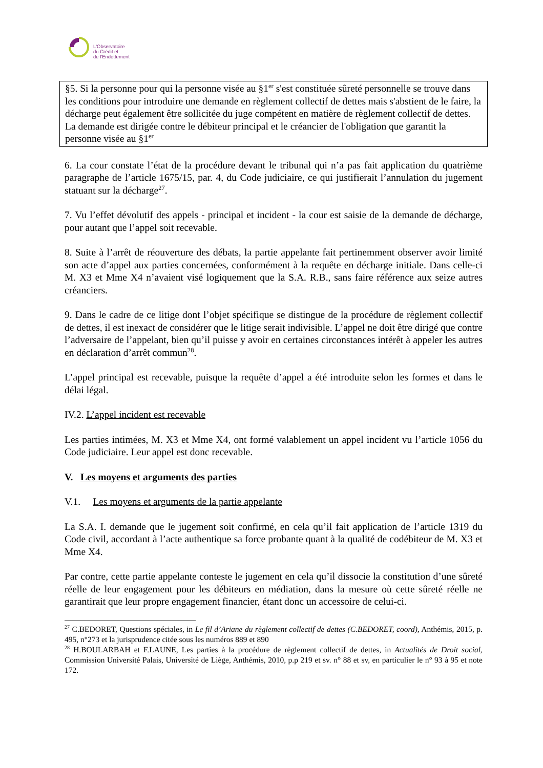L'Observatoire
du Crédit et
de l'Endettement
§5. Si la personne pour qui la personne visée au §1<sup>er</sup> s'est constituée sûreté personnelle se trouve dans les conditions pour introduire une demande en règlement collectif de dettes mais s'abstient de le faire, la décharge peut également être sollicitée du juge compétent en matière de règlement collectif de dettes.
La demande est dirigée contre le débiteur principal et le créancier de l'obligation que garantit la personne visée au §1<sup>er</sup>
6. La cour constate l’état de la procédure devant le tribunal qui n’a pas fait application du quatrième paragraphe de l’article 1675/15, par. 4, du Code judiciaire, ce qui justifierait l’annulation du jugement statuant sur la décharge<sup>27</sup>.
7. Vu l’effet dévolutif des appels - principal et incident - la cour est saisie de la demande de décharge, pour autant que l’appel soit recevable.
8. Suite à l’arrêt de réouverture des débats, la partie appelante fait pertinemment observer avoir limité son acte d’appel aux parties concernées, conformément à la requête en décharge initiale. Dans celle-ci M. X3 et Mme X4 n’avaient visé logiquement que la S.A. R.B., sans faire référence aux seize autres créanciers.
9. Dans le cadre de ce litige dont l’objet spécifique se distingue de la procédure de règlement collectif de dettes, il est inexact de considérer que le litige serait indivisible. L’appel ne doit être dirigé que contre l’adversaire de l’appelant, bien qu’il puisse y avoir en certaines circonstances intérêt à appeler les autres en déclaration d’arrêt commun<sup>28</sup>.
L’appel principal est recevable, puisque la requête d’appel a été introduite selon les formes et dans le délai légal.
IV.2. L’appel incident est recevable
Les parties intimées, M. X3 et Mme X4, ont formé valablement un appel incident vu l’article 1056 du Code judiciaire. Leur appel est donc recevable.
V. Les moyens et arguments des parties
V.1. Les moyens et arguments de la partie appelante
La S.A. I. demande que le jugement soit confirmé, en cela qu’il fait application de l’article 1319 du Code civil, accordant à l’acte authentique sa force probante quant à la qualité de codébiteur de M. X3 et Mme X4.
Par contre, cette partie appelante conteste le jugement en cela qu’il dissocie la constitution d’une sûreté réelle de leur engagement pour les débiteurs en médiation, dans la mesure où cette sûreté réelle ne garantirait que leur propre engagement financier, étant donc un accessoire de celui-ci.
<sup>27</sup> C.BEDORET, Questions spéciales, in Le fil d’Ariane du règlement collectif de dettes (C.BEDORET, coord), Anthémis, 2015, p. 495, n°273 et la jurisprudence citée sous les numéros 889 et 890
<sup>28</sup> H.BOULARBAH et F.LAUNE, Les parties à la procédure de règlement collectif de dettes, in Actualités de Droit social, Commission Université Palais, Université de Liège, Anthémis, 2010, p.p 219 et sv. n° 88 et sv, en particulier le n° 93 à 95 et note 172.